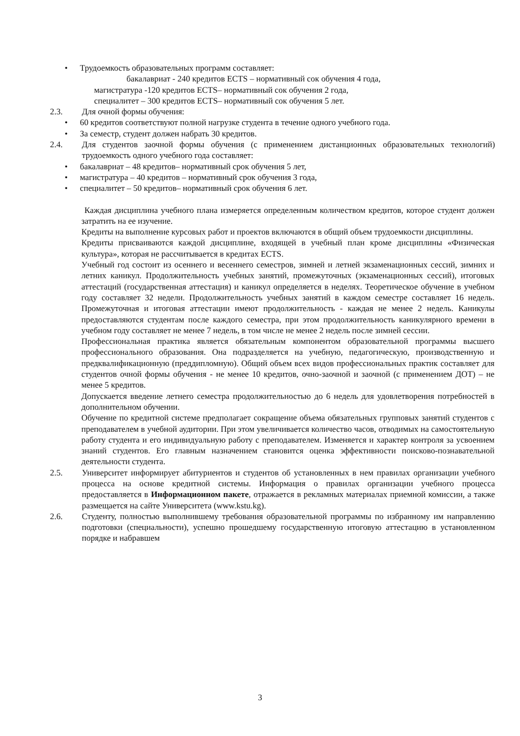• Трудоемкость образовательных программ составляет:
бакалавриат - 240 кредитов ECTS – нормативный сок обучения 4 года,
магистратура -120 кредитов ECTS– нормативный сок обучения 2 года,
специалитет – 300 кредитов ECTS– нормативный сок обучения 5 лет.
2.3. Для очной формы обучения:
• 60 кредитов соответствуют полной нагрузке студента в течение одного учебного года.
• За семестр, студент должен набрать 30 кредитов.
2.4. Для студентов заочной формы обучения (с применением дистанционных образовательных технологий) трудоемкость одного учебного года составляет:
• бакалавриат – 48 кредитов– нормативный срок обучения 5 лет,
• магистратура – 40 кредитов – нормативный срок обучения 3 года,
• специалитет – 50 кредитов– нормативный срок обучения 6 лет.
Каждая дисциплина учебного плана измеряется определенным количеством кредитов, которое студент должен затратить на ее изучение.
Кредиты на выполнение курсовых работ и проектов включаются в общий объем трудоемкости дисциплины.
Кредиты присваиваются каждой дисциплине, входящей в учебный план кроме дисциплины «Физическая культура», которая не рассчитывается в кредитах ECTS.
Учебный год состоит из осеннего и весеннего семестров, зимней и летней экзаменационных сессий, зимних и летних каникул. Продолжительность учебных занятий, промежуточных (экзаменационных сессий), итоговых аттестаций (государственная аттестация) и каникул определяется в неделях. Теоретическое обучение в учебном году составляет 32 недели. Продолжительность учебных занятий в каждом семестре составляет 16 недель. Промежуточная и итоговая аттестации имеют продолжительность - каждая не менее 2 недель. Каникулы предоставляются студентам после каждого семестра, при этом продолжительность каникулярного времени в учебном году составляет не менее 7 недель, в том числе не менее 2 недель после зимней сессии.
Профессиональная практика является обязательным компонентом образовательной программы высшего профессионального образования. Она подразделяется на учебную, педагогическую, производственную и предквалификационную (преддипломную). Общий объем всех видов профессиональных практик составляет для студентов очной формы обучения - не менее 10 кредитов, очно-заочной и заочной (с применением ДОТ) – не менее 5 кредитов.
Допускается введение летнего семестра продолжительностью до 6 недель для удовлетворения потребностей в дополнительном обучении.
Обучение по кредитной системе предполагает сокращение объема обязательных групповых занятий студентов с преподавателем в учебной аудитории. При этом увеличивается количество часов, отводимых на самостоятельную работу студента и его индивидуальную работу с преподавателем. Изменяется и характер контроля за усвоением знаний студентов. Его главным назначением становится оценка эффективности поисково-познавательной деятельности студента.
2.5. Университет информирует абитуриентов и студентов об установленных в нем правилах организации учебного процесса на основе кредитной системы. Информация о правилах организации учебного процесса предоставляется в Информационном пакете, отражается в рекламных материалах приемной комиссии, а также размещается на сайте Университета (www.kstu.kg).
2.6. Студенту, полностью выполнившему требования образовательной программы по избранному им направлению подготовки (специальности), успешно прошедшему государственную итоговую аттестацию в установленном порядке и набравшем
3